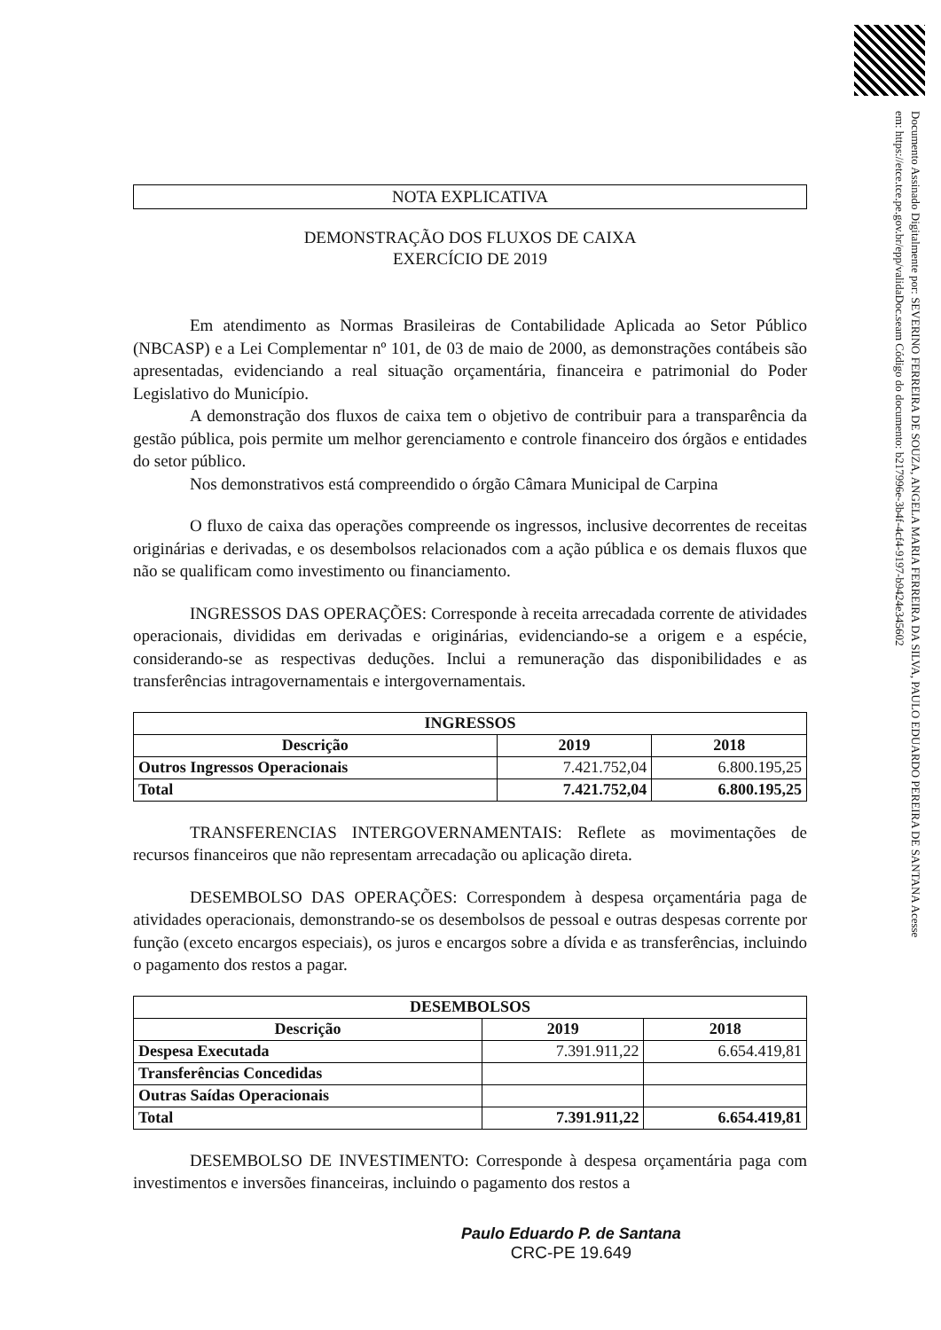Documento Assinado Digitalmente por: SEVERINO FERREIRA DE SOUZA, ANGELA MARIA FERREIRA DA SILVA, PAULO EDUARDO PEREIRA DE SANTANA Acesse em: https://etce.tce.pe.gov.br/epp/validaDoc.seam Código do documento: b217996e-3b4f-4cf4-9197-b9424e345602
NOTA EXPLICATIVA
DEMONSTRAÇÃO DOS FLUXOS DE CAIXA
EXERCÍCIO DE 2019
Em atendimento as Normas Brasileiras de Contabilidade Aplicada ao Setor Público (NBCASP) e a Lei Complementar nº 101, de 03 de maio de 2000, as demonstrações contábeis são apresentadas, evidenciando a real situação orçamentária, financeira e patrimonial do Poder Legislativo do Município.
A demonstração dos fluxos de caixa tem o objetivo de contribuir para a transparência da gestão pública, pois permite um melhor gerenciamento e controle financeiro dos órgãos e entidades do setor público.
Nos demonstrativos está compreendido o órgão Câmara Municipal de Carpina
O fluxo de caixa das operações compreende os ingressos, inclusive decorrentes de receitas originárias e derivadas, e os desembolsos relacionados com a ação pública e os demais fluxos que não se qualificam como investimento ou financiamento.
INGRESSOS DAS OPERAÇÕES: Corresponde à receita arrecadada corrente de atividades operacionais, divididas em derivadas e originárias, evidenciando-se a origem e a espécie, considerando-se as respectivas deduções. Inclui a remuneração das disponibilidades e as transferências intragovernamentais e intergovernamentais.
| INGRESSOS | | |
| --- | --- | --- |
| Descrição | 2019 | 2018 |
| Outros Ingressos Operacionais | 7.421.752,04 | 6.800.195,25 |
| Total | 7.421.752,04 | 6.800.195,25 |
TRANSFERENCIAS INTERGOVERNAMENTAIS: Reflete as movimentações de recursos financeiros que não representam arrecadação ou aplicação direta.
DESEMBOLSO DAS OPERAÇÕES: Correspondem à despesa orçamentária paga de atividades operacionais, demonstrando-se os desembolsos de pessoal e outras despesas corrente por função (exceto encargos especiais), os juros e encargos sobre a dívida e as transferências, incluindo o pagamento dos restos a pagar.
| DESEMBOLSOS | | |
| --- | --- | --- |
| Descrição | 2019 | 2018 |
| Despesa Executada | 7.391.911,22 | 6.654.419,81 |
| Transferências Concedidas | | |
| Outras Saídas Operacionais | | |
| Total | 7.391.911,22 | 6.654.419,81 |
DESEMBOLSO DE INVESTIMENTO: Corresponde à despesa orçamentária paga com investimentos e inversões financeiras, incluindo o pagamento dos restos a
Paulo Eduardo P. de Santana
CRC-PE 19.649